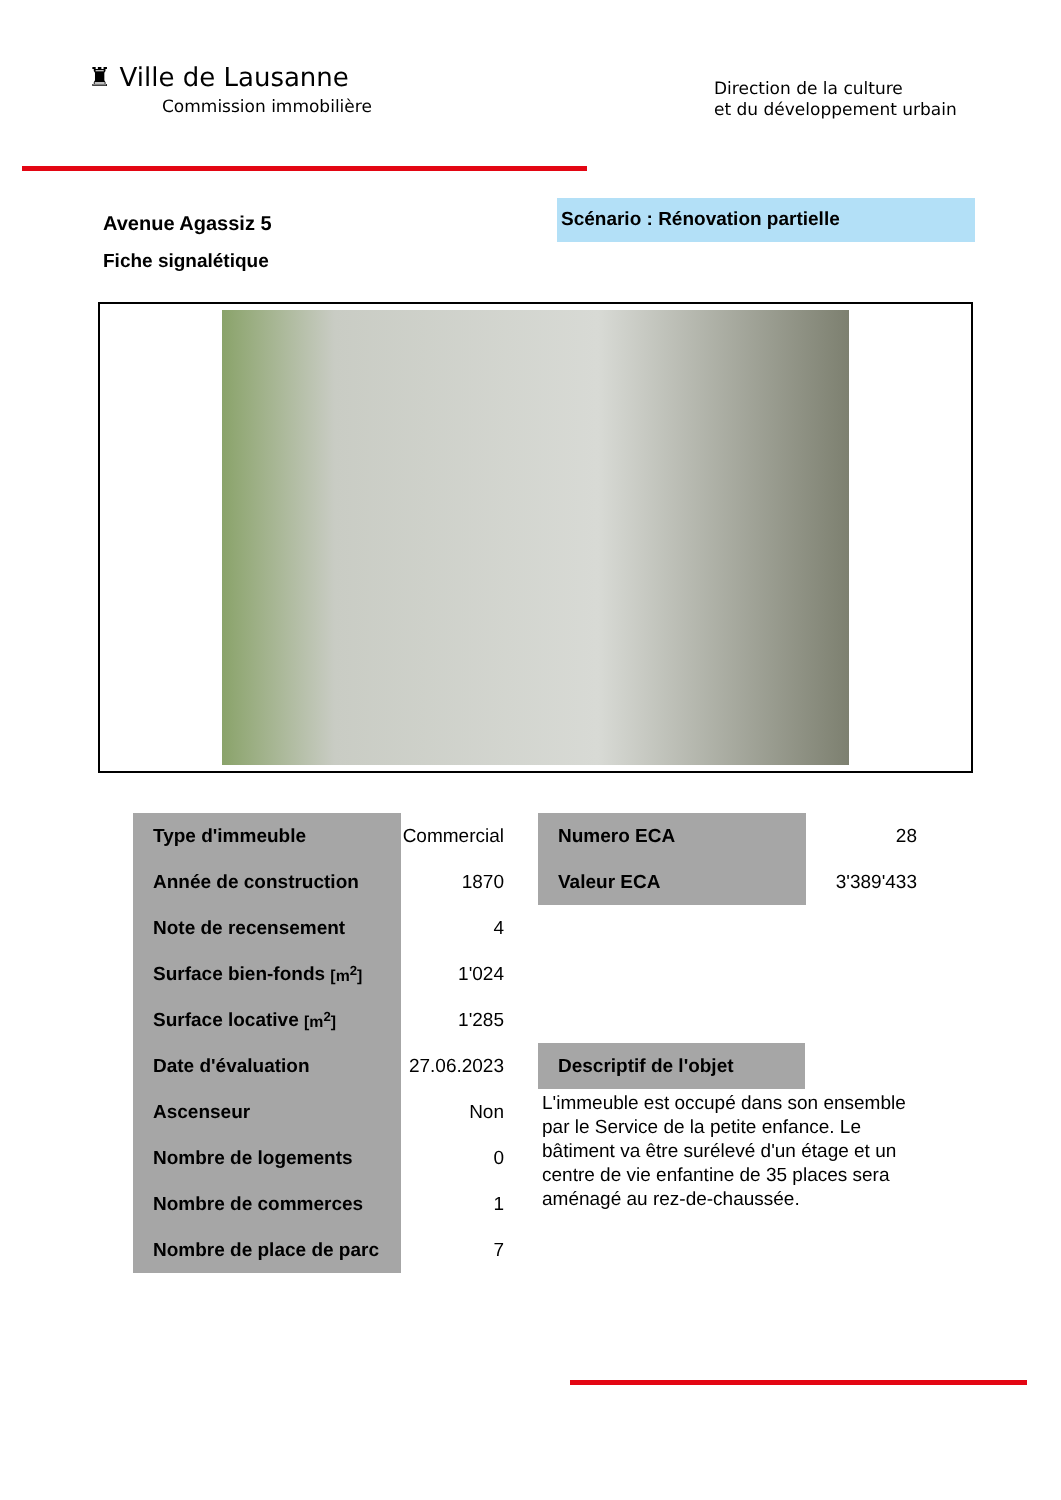♜ Ville de Lausanne
Commission immobilière
Direction de la culture
et du développement urbain
Avenue Agassiz 5
Scénario : Rénovation partielle
Fiche signalétique
| Type d'immeuble | Commercial |
| Année de construction | 1870 |
| Note de recensement | 4 |
| Surface bien-fonds [m<sup>2</sup>] | 1'024 |
| Surface locative [m<sup>2</sup>] | 1'285 |
| Date d'évaluation | 27.06.2023 |
| Ascenseur | Non |
| Nombre de logements | 0 |
| Nombre de commerces | 1 |
| Nombre de place de parc | 7 |
| Numero ECA | 28 |
| Valeur ECA | 3'389'433 |
Descriptif de l'objet
L'immeuble est occupé dans son ensemble par le Service de la petite enfance. Le bâtiment va être surélevé d'un étage et un centre de vie enfantine de 35 places sera aménagé au rez-de-chaussée.